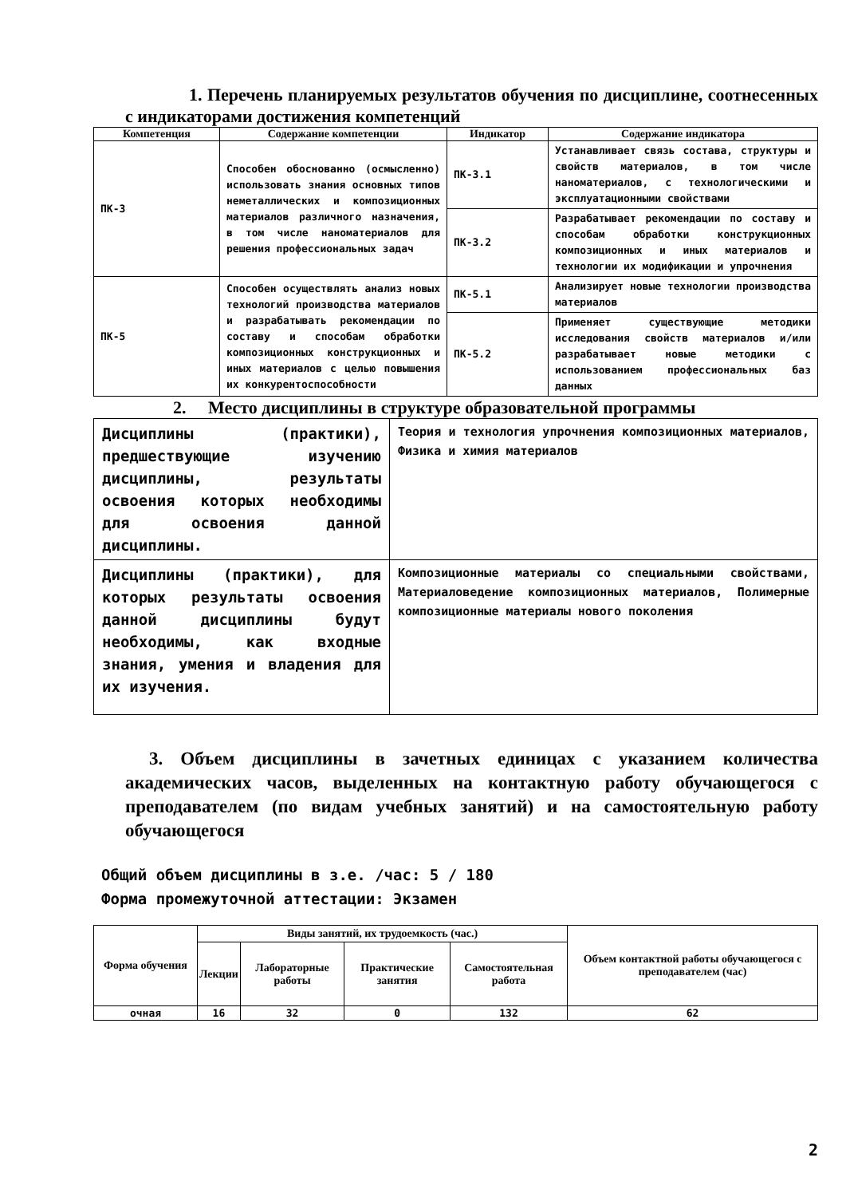1. Перечень планируемых результатов обучения по дисциплине, соотнесенных с индикаторами достижения компетенций
| Компетенция | Содержание компетенции | Индикатор | Содержание индикатора |
| --- | --- | --- | --- |
| ПК-3 | Способен обоснованно (осмысленно) использовать знания основных типов неметаллических и композиционных материалов различного назначения, в том числе наноматериалов для решения профессиональных задач | ПК-3.1 | Устанавливает связь состава, структуры и свойств материалов, в том числе наноматериалов, с технологическими и эксплуатационными свойствами |
| | | ПК-3.2 | Разрабатывает рекомендации по составу и способам обработки конструкционных композиционных и иных материалов и технологии их модификации и упрочнения |
| ПК-5 | Способен осуществлять анализ новых технологий производства материалов и разрабатывать рекомендации по составу и способам обработки композиционных конструкционных и иных материалов с целью повышения их конкурентоспособности | ПК-5.1 | Анализирует новые технологии производства материалов |
| | | ПК-5.2 | Применяет существующие методики исследования свойств материалов и/или разрабатывает новые методики с использованием профессиональных баз данных |
2. Место дисциплины в структуре образовательной программы
| Дисциплины (практики), предшествующие изучению дисциплины, результаты освоения которых необходимы для освоения данной дисциплины. | Теория и технология упрочнения композиционных материалов, Физика и химия материалов |
| Дисциплины (практики), для которых результаты освоения данной дисциплины будут необходимы, как входные знания, умения и владения для их изучения. | Композиционные материалы со специальными свойствами, Материаловедение композиционных материалов, Полимерные композиционные материалы нового поколения |
3. Объем дисциплины в зачетных единицах с указанием количества академических часов, выделенных на контактную работу обучающегося с преподавателем (по видам учебных занятий) и на самостоятельную работу обучающегося
Общий объем дисциплины в з.е. /час: 5 / 180
Форма промежуточной аттестации: Экзамен
| Форма обучения | Виды занятий, их трудоемкость (час.) | | | | Объем контактной работы обучающегося с преподавателем (час) |
| --- | --- | --- | --- | --- | --- |
| | Лекции | Лабораторные работы | Практические занятия | Самостоятельная работа | |
| очная | 16 | 32 | 0 | 132 | 62 |
2